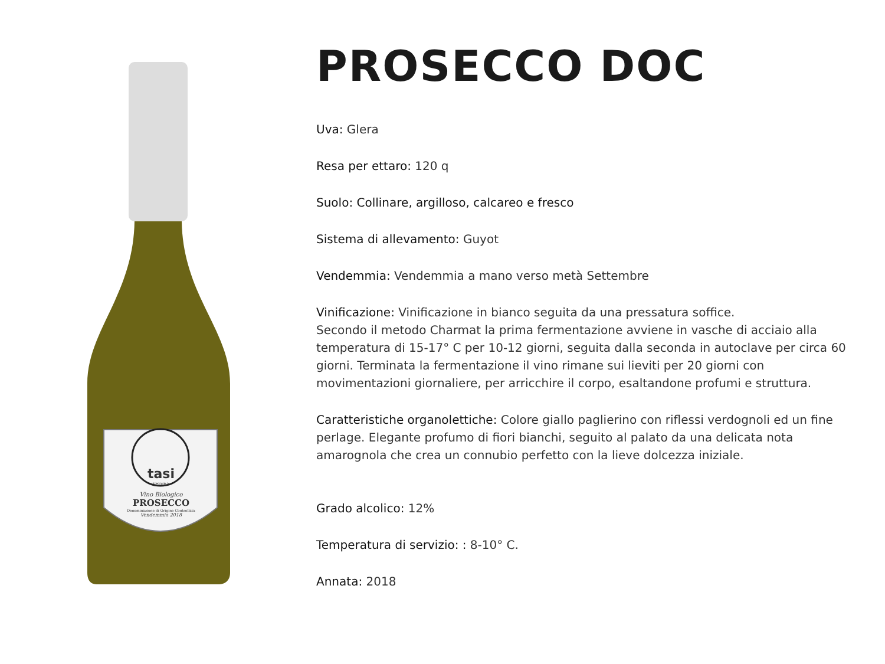tasi
verona
Vino Biologico
PROSECCO
Denominazione di Origine Controllata
Vendemmia 2018
PROSECCO DOC
Uva: Glera
Resa per ettaro: 120 q
Suolo: Collinare, argilloso, calcareo e fresco
Sistema di allevamento: Guyot
Vendemmia: Vendemmia a mano verso metà Settembre
Vinificazione: Vinificazione in bianco seguita da una pressatura soffice.
Secondo il metodo Charmat la prima fermentazione avviene in vasche di acciaio alla temperatura di 15-17° C per 10-12 giorni, seguita dalla seconda in autoclave per circa 60 giorni. Terminata la fermentazione il vino rimane sui lieviti per 20 giorni con movimentazioni giornaliere, per arricchire il corpo, esaltandone profumi e struttura.
Caratteristiche organolettiche: Colore giallo paglierino con riflessi verdognoli ed un fine perlage. Elegante profumo di fiori bianchi, seguito al palato da una delicata nota amarognola che crea un connubio perfetto con la lieve dolcezza iniziale.
Grado alcolico: 12%
Temperatura di servizio: : 8-10° C.
Annata: 2018